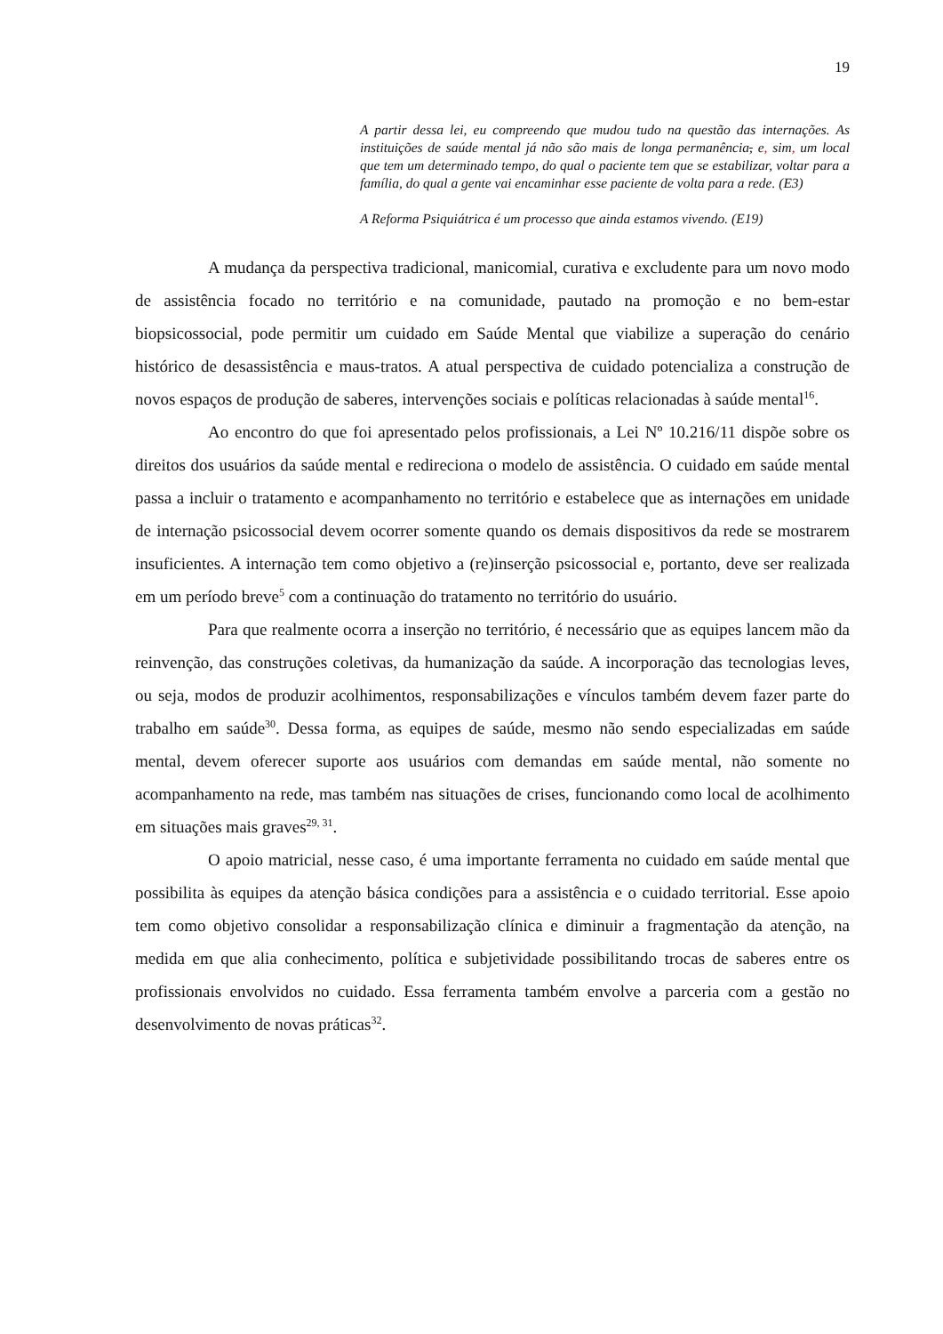19
A partir dessa lei, eu compreendo que mudou tudo na questão das internações. As instituições de saúde mental já não são mais de longa permanência, e, sim, um local que tem um determinado tempo, do qual o paciente tem que se estabilizar, voltar para a família, do qual a gente vai encaminhar esse paciente de volta para a rede. (E3)
A Reforma Psiquiátrica é um processo que ainda estamos vivendo. (E19)
A mudança da perspectiva tradicional, manicomial, curativa e excludente para um novo modo de assistência focado no território e na comunidade, pautado na promoção e no bem-estar biopsicossocial, pode permitir um cuidado em Saúde Mental que viabilize a superação do cenário histórico de desassistência e maus-tratos. A atual perspectiva de cuidado potencializa a construção de novos espaços de produção de saberes, intervenções sociais e políticas relacionadas à saúde mental<sup>16</sup>.
Ao encontro do que foi apresentado pelos profissionais, a Lei Nº 10.216/11 dispõe sobre os direitos dos usuários da saúde mental e redireciona o modelo de assistência. O cuidado em saúde mental passa a incluir o tratamento e acompanhamento no território e estabelece que as internações em unidade de internação psicossocial devem ocorrer somente quando os demais dispositivos da rede se mostrarem insuficientes. A internação tem como objetivo a (re)inserção psicossocial e, portanto, deve ser realizada em um período breve<sup>5</sup> com a continuação do tratamento no território do usuário.
Para que realmente ocorra a inserção no território, é necessário que as equipes lancem mão da reinvenção, das construções coletivas, da humanização da saúde. A incorporação das tecnologias leves, ou seja, modos de produzir acolhimentos, responsabilizações e vínculos também devem fazer parte do trabalho em saúde<sup>30</sup>. Dessa forma, as equipes de saúde, mesmo não sendo especializadas em saúde mental, devem oferecer suporte aos usuários com demandas em saúde mental, não somente no acompanhamento na rede, mas também nas situações de crises, funcionando como local de acolhimento em situações mais graves<sup>29, 31</sup>.
O apoio matricial, nesse caso, é uma importante ferramenta no cuidado em saúde mental que possibilita às equipes da atenção básica condições para a assistência e o cuidado territorial. Esse apoio tem como objetivo consolidar a responsabilização clínica e diminuir a fragmentação da atenção, na medida em que alia conhecimento, política e subjetividade possibilitando trocas de saberes entre os profissionais envolvidos no cuidado. Essa ferramenta também envolve a parceria com a gestão no desenvolvimento de novas práticas<sup>32</sup>.